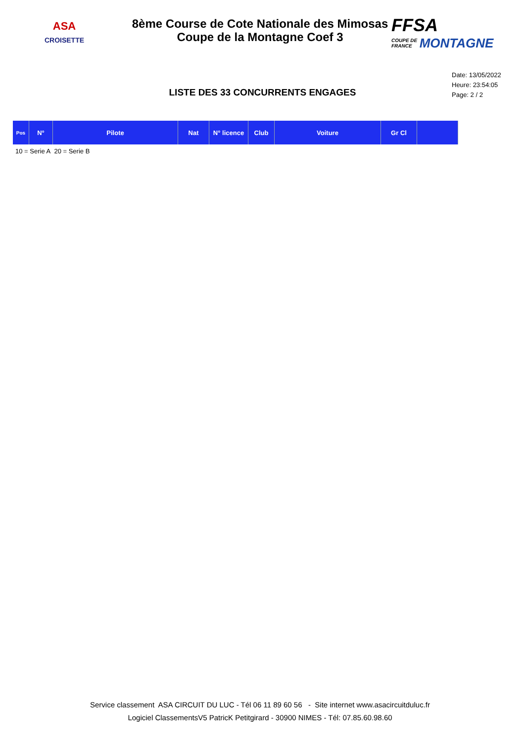ASA
CROISETTE
8ème Course de Cote Nationale des Mimosas
Coupe de la Montagne Coef 3
FFSA
COUPE DE
FRANCE
MONTAGNE
Date: 13/05/2022
Heure: 23:54:05
Page: 2 / 2
LISTE DES 33 CONCURRENTS ENGAGES
| Pos | N° | Pilote | Nat | N° licence | Club | Voiture | Gr Cl | |
| --- | --- | --- | --- | --- | --- | --- | --- | --- |
10 = Serie A 20 = Serie B
Service classement ASA CIRCUIT DU LUC - Tél 06 11 89 60 56 - Site internet www.asacircuitduluc.fr
Logiciel ClassementsV5 PatricK Petitgirard - 30900 NIMES - Tél: 07.85.60.98.60